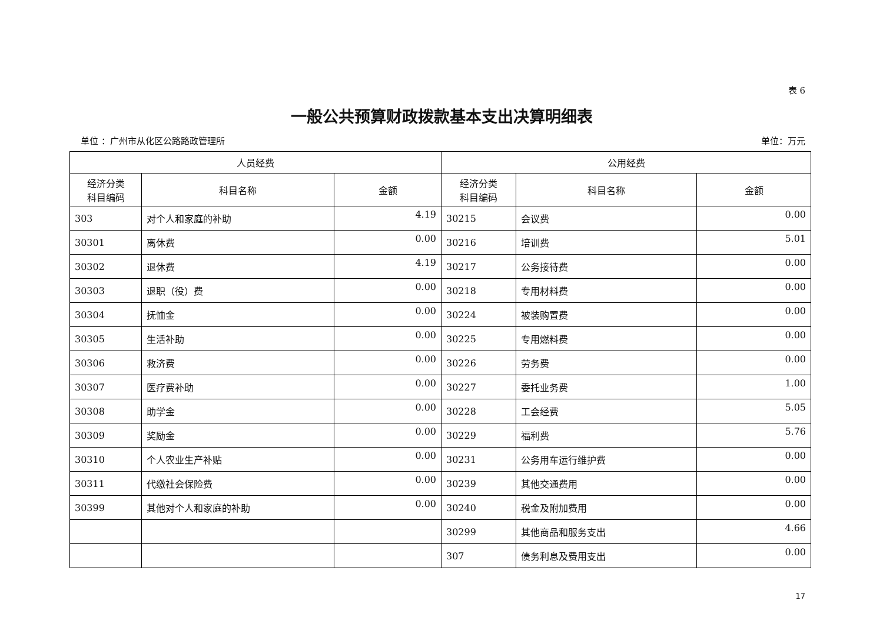表 6
一般公共预算财政拨款基本支出决算明细表
单位 ：广州市从化区公路路政管理所 单位：万元
| 人员经费 | | | 公用经费 | | |
| --- | --- | --- | --- | --- | --- |
| 经济分类 科目编码 | 科目名称 | 金额 | 经济分类 科目编码 | 科目名称 | 金额 |
| 303 | 对个人和家庭的补助 | 4.19 | 30215 | 会议费 | 0.00 |
| 30301 | 离休费 | 0.00 | 30216 | 培训费 | 5.01 |
| 30302 | 退休费 | 4.19 | 30217 | 公务接待费 | 0.00 |
| 30303 | 退职（役）费 | 0.00 | 30218 | 专用材料费 | 0.00 |
| 30304 | 抚恤金 | 0.00 | 30224 | 被装购置费 | 0.00 |
| 30305 | 生活补助 | 0.00 | 30225 | 专用燃料费 | 0.00 |
| 30306 | 救济费 | 0.00 | 30226 | 劳务费 | 0.00 |
| 30307 | 医疗费补助 | 0.00 | 30227 | 委托业务费 | 1.00 |
| 30308 | 助学金 | 0.00 | 30228 | 工会经费 | 5.05 |
| 30309 | 奖励金 | 0.00 | 30229 | 福利费 | 5.76 |
| 30310 | 个人农业生产补贴 | 0.00 | 30231 | 公务用车运行维护费 | 0.00 |
| 30311 | 代缴社会保险费 | 0.00 | 30239 | 其他交通费用 | 0.00 |
| 30399 | 其他对个人和家庭的补助 | 0.00 | 30240 | 税金及附加费用 | 0.00 |
| | | | 30299 | 其他商品和服务支出 | 4.66 |
| | | | 307 | 债务利息及费用支出 | 0.00 |
17